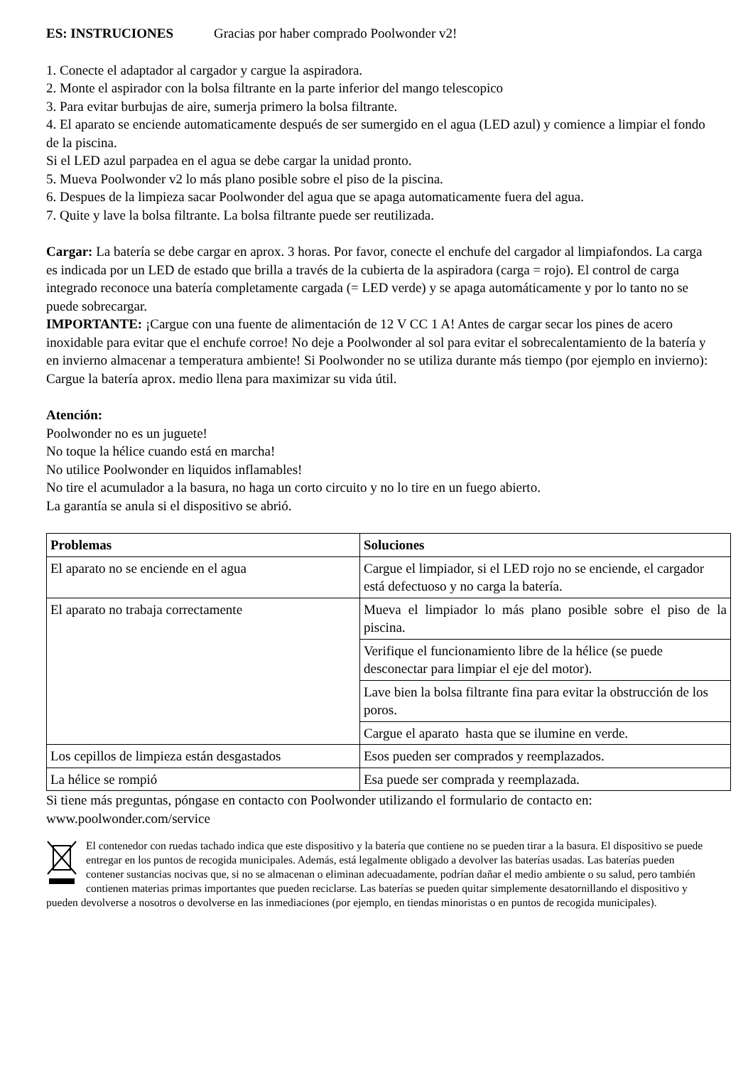ES: INSTRUCIONES Gracias por haber comprado Poolwonder v2!
1. Conecte el adaptador al cargador y cargue la aspiradora.
2. Monte el aspirador con la bolsa filtrante en la parte inferior del mango telescopico
3. Para evitar burbujas de aire, sumerja primero la bolsa filtrante.
4. El aparato se enciende automaticamente después de ser sumergido en el agua (LED azul) y comience a limpiar el fondo de la piscina.
Si el LED azul parpadea en el agua se debe cargar la unidad pronto.
5. Mueva Poolwonder v2 lo más plano posible sobre el piso de la piscina.
6. Despues de la limpieza sacar Poolwonder del agua que se apaga automaticamente fuera del agua.
7. Quite y lave la bolsa filtrante. La bolsa filtrante puede ser reutilizada.
Cargar: La batería se debe cargar en aprox. 3 horas. Por favor, conecte el enchufe del cargador al limpiafondos. La carga es indicada por un LED de estado que brilla a través de la cubierta de la aspiradora (carga = rojo). El control de carga integrado reconoce una batería completamente cargada (= LED verde) y se apaga automáticamente y por lo tanto no se puede sobrecargar.
IMPORTANTE: ¡Cargue con una fuente de alimentación de 12 V CC 1 A! Antes de cargar secar los pines de acero inoxidable para evitar que el enchufe corroe! No deje a Poolwonder al sol para evitar el sobrecalentamiento de la batería y en invierno almacenar a temperatura ambiente! Si Poolwonder no se utiliza durante más tiempo (por ejemplo en invierno): Cargue la batería aprox. medio llena para maximizar su vida útil.
Atención:
Poolwonder no es un juguete!
No toque la hélice cuando está en marcha!
No utilice Poolwonder en liquidos inflamables!
No tire el acumulador a la basura, no haga un corto circuito y no lo tire en un fuego abierto.
La garantía se anula si el dispositivo se abrió.
| Problemas | Soluciones |
| --- | --- |
| El aparato no se enciende en el agua | Cargue el limpiador, si el LED rojo no se enciende, el cargador está defectuoso y no carga la batería. |
| El aparato no trabaja correctamente | Mueva el limpiador lo más plano posible sobre el piso de la piscina. |
| | Verifique el funcionamiento libre de la hélice (se puede desconectar para limpiar el eje del motor). |
| | Lave bien la bolsa filtrante fina para evitar la obstrucción de los poros. |
| | Cargue el aparato hasta que se ilumine en verde. |
| Los cepillos de limpieza están desgastados | Esos pueden ser comprados y reemplazados. |
| La hélice se rompió | Esa puede ser comprada y reemplazada. |
Si tiene más preguntas, póngase en contacto con Poolwonder utilizando el formulario de contacto en: www.poolwonder.com/service
El contenedor con ruedas tachado indica que este dispositivo y la batería que contiene no se pueden tirar a la basura. El dispositivo se puede entregar en los puntos de recogida municipales. Además, está legalmente obligado a devolver las baterías usadas. Las baterías pueden contener sustancias nocivas que, si no se almacenan o eliminan adecuadamente, podrían dañar el medio ambiente o su salud, pero también contienen materias primas importantes que pueden reciclarse. Las baterías se pueden quitar simplemente desatornillando el dispositivo y pueden devolverse a nosotros o devolverse en las inmediaciones (por ejemplo, en tiendas minoristas o en puntos de recogida municipales).